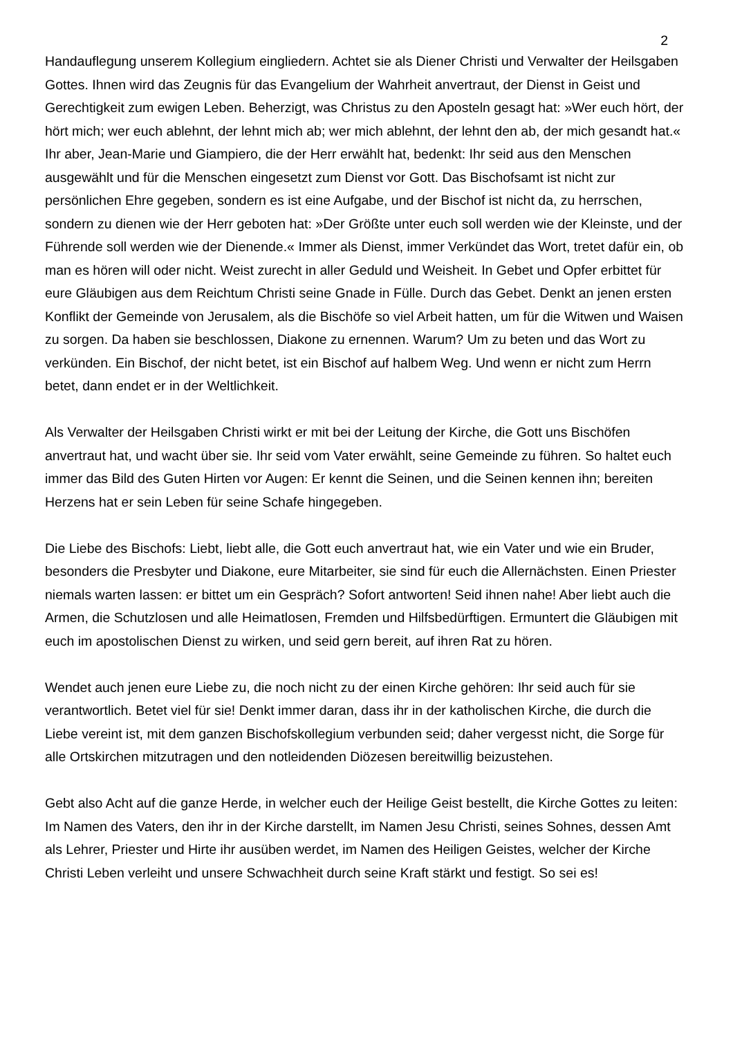2
Handauflegung unserem Kollegium eingliedern. Achtet sie als Diener Christi und Verwalter der Heilsgaben Gottes. Ihnen wird das Zeugnis für das Evangelium der Wahrheit anvertraut, der Dienst in Geist und Gerechtigkeit zum ewigen Leben. Beherzigt, was Christus zu den Aposteln gesagt hat: »Wer euch hört, der hört mich; wer euch ablehnt, der lehnt mich ab; wer mich ablehnt, der lehnt den ab, der mich gesandt hat.« Ihr aber, Jean-Marie und Giampiero, die der Herr erwählt hat, bedenkt: Ihr seid aus den Menschen ausgewählt und für die Menschen eingesetzt zum Dienst vor Gott. Das Bischofsamt ist nicht zur persönlichen Ehre gegeben, sondern es ist eine Aufgabe, und der Bischof ist nicht da, zu herrschen, sondern zu dienen wie der Herr geboten hat: »Der Größte unter euch soll werden wie der Kleinste, und der Führende soll werden wie der Dienende.« Immer als Dienst, immer Verkündet das Wort, tretet dafür ein, ob man es hören will oder nicht. Weist zurecht in aller Geduld und Weisheit. In Gebet und Opfer erbittet für eure Gläubigen aus dem Reichtum Christi seine Gnade in Fülle. Durch das Gebet. Denkt an jenen ersten Konflikt der Gemeinde von Jerusalem, als die Bischöfe so viel Arbeit hatten, um für die Witwen und Waisen zu sorgen. Da haben sie beschlossen, Diakone zu ernennen. Warum? Um zu beten und das Wort zu verkünden. Ein Bischof, der nicht betet, ist ein Bischof auf halbem Weg. Und wenn er nicht zum Herrn betet, dann endet er in der Weltlichkeit.
Als Verwalter der Heilsgaben Christi wirkt er mit bei der Leitung der Kirche, die Gott uns Bischöfen anvertraut hat, und wacht über sie. Ihr seid vom Vater erwählt, seine Gemeinde zu führen. So haltet euch immer das Bild des Guten Hirten vor Augen: Er kennt die Seinen, und die Seinen kennen ihn; bereiten Herzens hat er sein Leben für seine Schafe hingegeben.
Die Liebe des Bischofs: Liebt, liebt alle, die Gott euch anvertraut hat, wie ein Vater und wie ein Bruder, besonders die Presbyter und Diakone, eure Mitarbeiter, sie sind für euch die Allernächsten. Einen Priester niemals warten lassen: er bittet um ein Gespräch? Sofort antworten! Seid ihnen nahe! Aber liebt auch die Armen, die Schutzlosen und alle Heimatlosen, Fremden und Hilfsbedürftigen. Ermuntert die Gläubigen mit euch im apostolischen Dienst zu wirken, und seid gern bereit, auf ihren Rat zu hören.
Wendet auch jenen eure Liebe zu, die noch nicht zu der einen Kirche gehören: Ihr seid auch für sie verantwortlich. Betet viel für sie! Denkt immer daran, dass ihr in der katholischen Kirche, die durch die Liebe vereint ist, mit dem ganzen Bischofskollegium verbunden seid; daher vergesst nicht, die Sorge für alle Ortskirchen mitzutragen und den notleidenden Diözesen bereitwillig beizustehen.
Gebt also Acht auf die ganze Herde, in welcher euch der Heilige Geist bestellt, die Kirche Gottes zu leiten: Im Namen des Vaters, den ihr in der Kirche darstellt, im Namen Jesu Christi, seines Sohnes, dessen Amt als Lehrer, Priester und Hirte ihr ausüben werdet, im Namen des Heiligen Geistes, welcher der Kirche Christi Leben verleiht und unsere Schwachheit durch seine Kraft stärkt und festigt. So sei es!